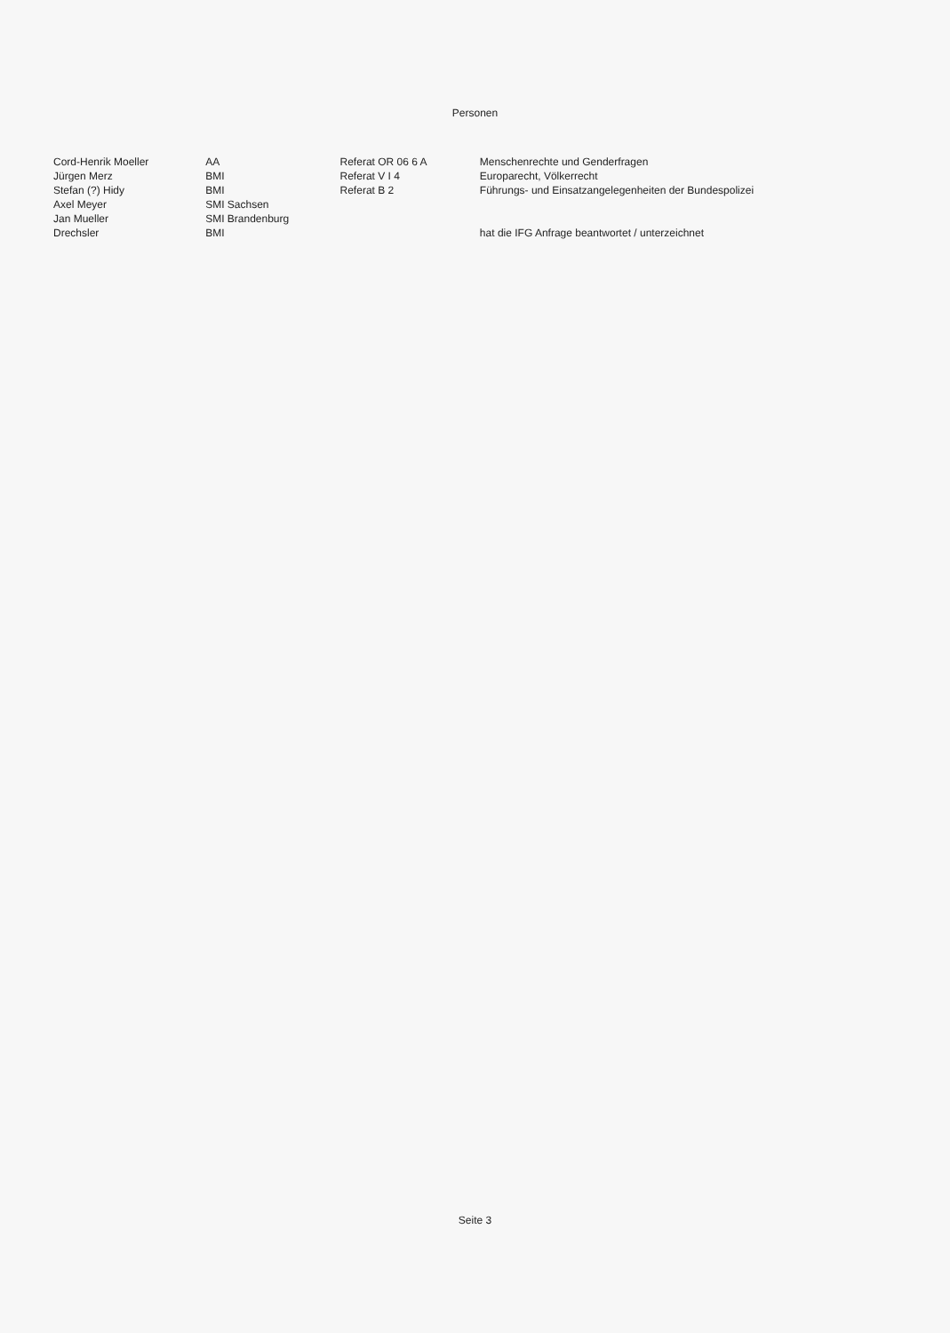Personen
| Cord-Henrik Moeller | AA | Referat OR 06 6 A | Menschenrechte und Genderfragen |
| Jürgen Merz | BMI | Referat V I 4 | Europarecht, Völkerrecht |
| Stefan (?) Hidy | BMI | Referat B 2 | Führungs- und Einsatzangelegenheiten der Bundespolizei |
| Axel Meyer | SMI Sachsen | | |
| Jan Mueller | SMI Brandenburg | | |
| Drechsler | BMI | | hat die IFG Anfrage beantwortet / unterzeichnet |
Seite 3